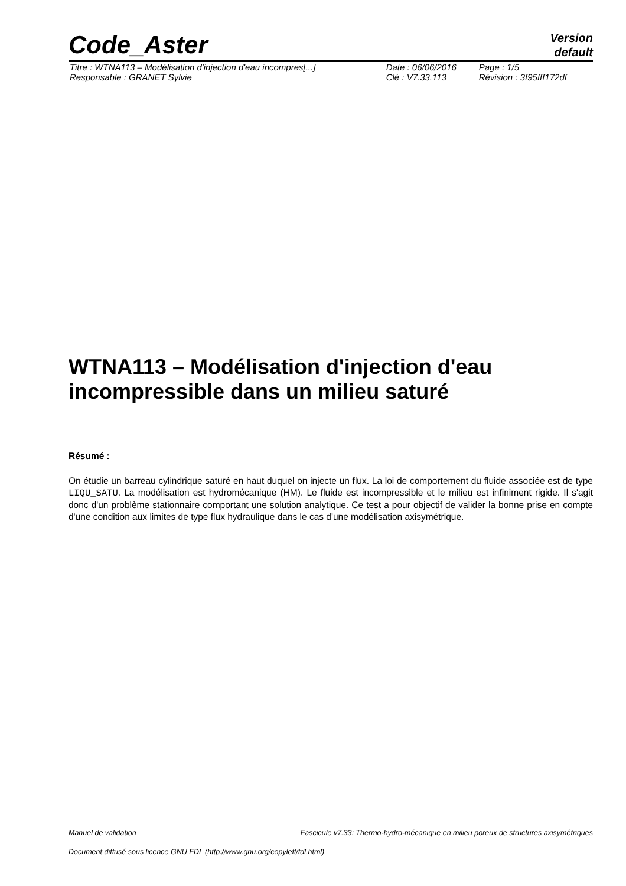Code_Aster
Version
default
| Titre : WTNA113 – Modélisation d'injection d'eau incompres[...] | Date : 06/06/2016 | Page : 1/5 |
| Responsable : GRANET Sylvie | Clé : V7.33.113 | Révision : 3f95fff172df |
WTNA113 – Modélisation d'injection d'eau incompressible dans un milieu saturé
Résumé :
On étudie un barreau cylindrique saturé en haut duquel on injecte un flux. La loi de comportement du fluide associée est de type LIQU_SATU. La modélisation est hydromécanique (HM). Le fluide est incompressible et le milieu est infiniment rigide. Il s'agit donc d'un problème stationnaire comportant une solution analytique. Ce test a pour objectif de valider la bonne prise en compte d'une condition aux limites de type flux hydraulique dans le cas d'une modélisation axisymétrique.
Manuel de validation Fascicule v7.33: Thermo-hydro-mécanique en milieu poreux de structures axisymétriques
Document diffusé sous licence GNU FDL (http://www.gnu.org/copyleft/fdl.html)